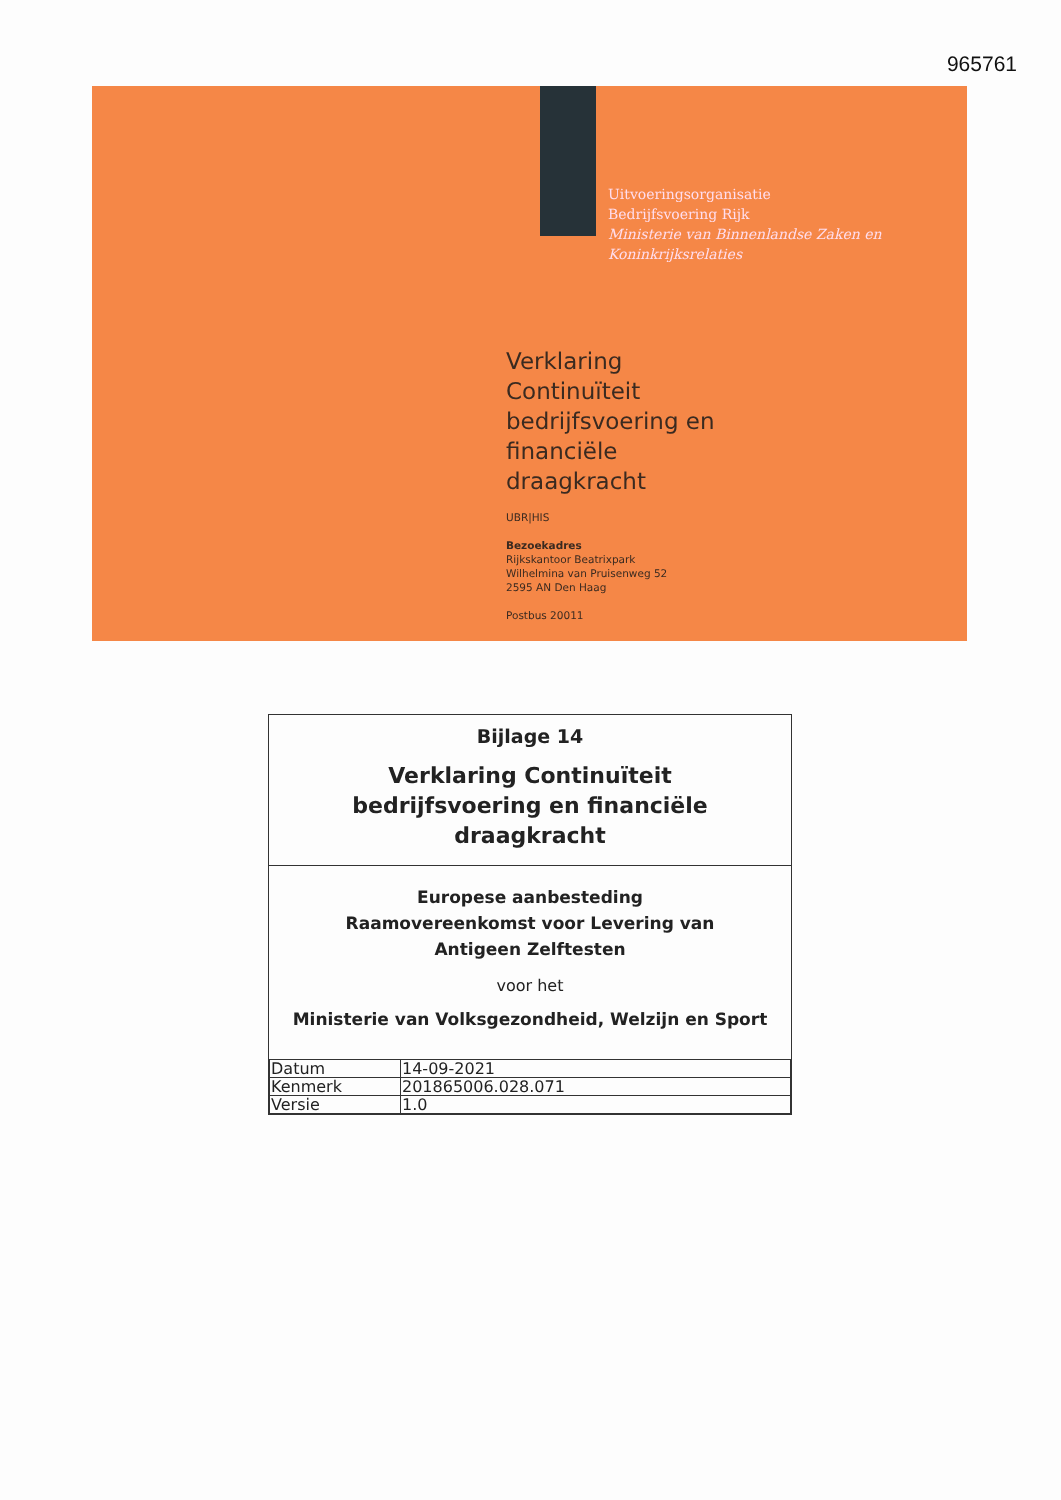965761
Uitvoeringsorganisatie
Bedrijfsvoering Rijk
Ministerie van Binnenlandse Zaken en
Koninkrijksrelaties
Verklaring
Continuïteit
bedrijfsvoering en
financiële
draagkracht
UBR|HIS
Bezoekadres
Rijkskantoor Beatrixpark
Wilhelmina van Pruisenweg 52
2595 AN Den Haag
Postbus 20011
Bijlage 14
Verklaring Continuïteit
bedrijfsvoering en financiële
draagkracht
Europese aanbesteding
Raamovereenkomst voor Levering van
Antigeen Zelftesten
voor het
Ministerie van Volksgezondheid, Welzijn en Sport
| Datum | 14-09-2021 |
| Kenmerk | 201865006.028.071 |
| Versie | 1.0 |